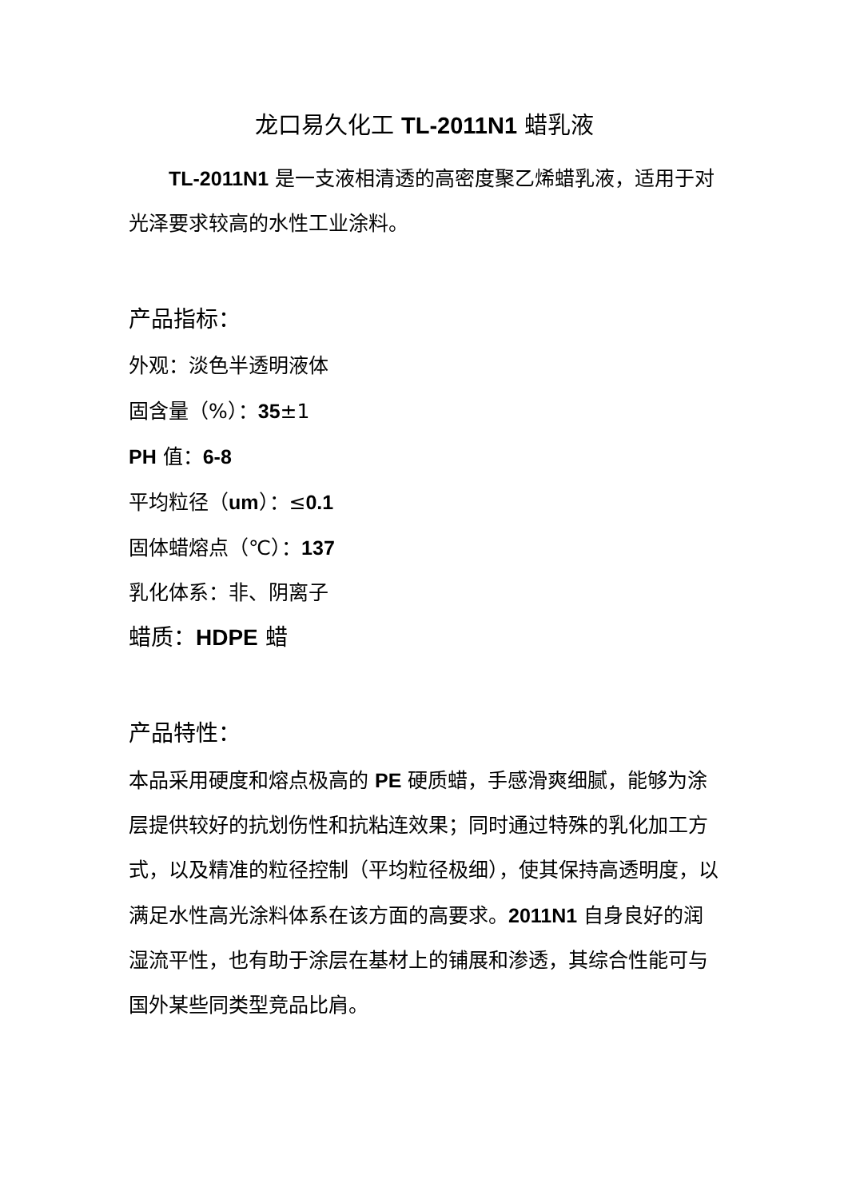龙口易久化工 TL-2011N1 蜡乳液
TL-2011N1 是一支液相清透的高密度聚乙烯蜡乳液，适用于对光泽要求较高的水性工业涂料。
产品指标：
外观：淡色半透明液体
固含量（%）：35±1
PH 值：6-8
平均粒径（um）：≤0.1
固体蜡熔点（℃）：137
乳化体系：非、阴离子
蜡质：HDPE 蜡
产品特性：
本品采用硬度和熔点极高的 PE 硬质蜡，手感滑爽细腻，能够为涂层提供较好的抗划伤性和抗粘连效果；同时通过特殊的乳化加工方式，以及精准的粒径控制（平均粒径极细），使其保持高透明度，以满足水性高光涂料体系在该方面的高要求。2011N1 自身良好的润湿流平性，也有助于涂层在基材上的铺展和渗透，其综合性能可与国外某些同类型竞品比肩。